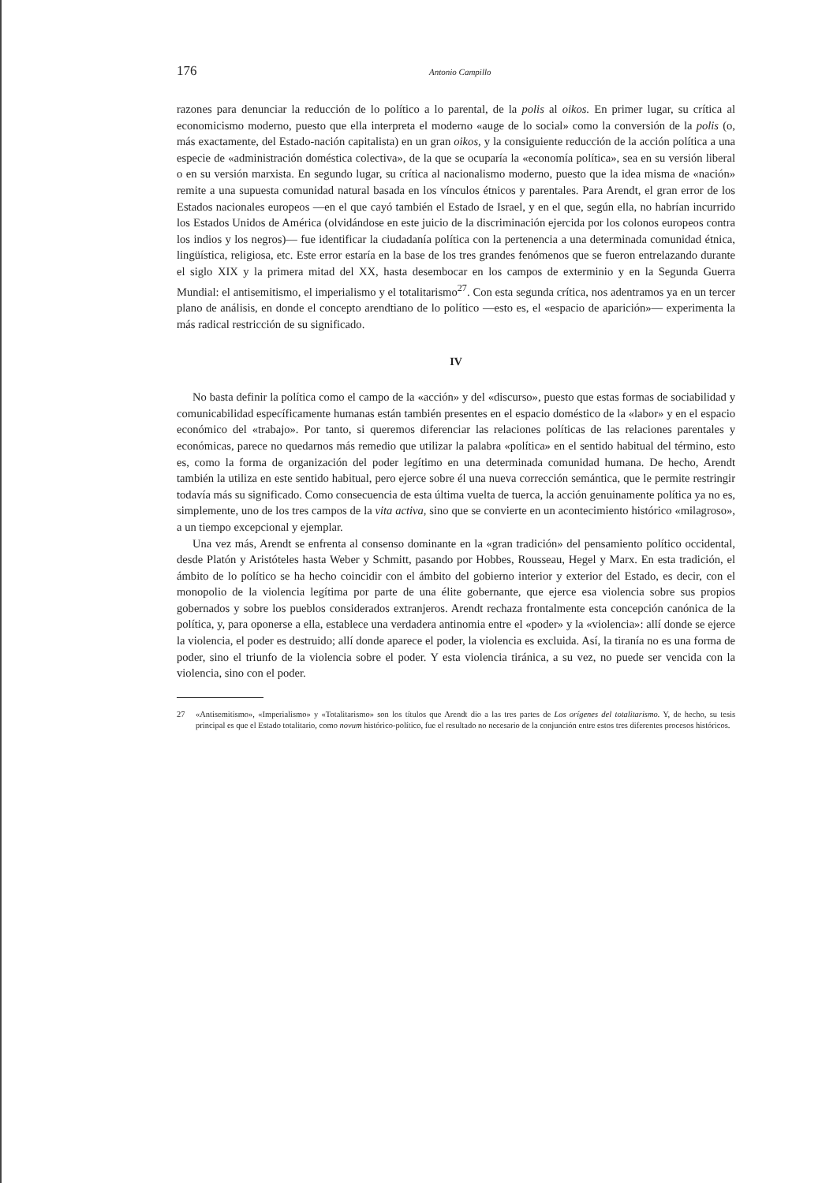176 Antonio Campillo
razones para denunciar la reducción de lo político a lo parental, de la polis al oikos. En primer lugar, su crítica al economicismo moderno, puesto que ella interpreta el moderno «auge de lo social» como la conversión de la polis (o, más exactamente, del Estado-nación capitalista) en un gran oikos, y la consiguiente reducción de la acción política a una especie de «administración doméstica colectiva», de la que se ocuparía la «economía política», sea en su versión liberal o en su versión marxista. En segundo lugar, su crítica al nacionalismo moderno, puesto que la idea misma de «nación» remite a una supuesta comunidad natural basada en los vínculos étnicos y parentales. Para Arendt, el gran error de los Estados nacionales europeos —en el que cayó también el Estado de Israel, y en el que, según ella, no habrían incurrido los Estados Unidos de América (olvidándose en este juicio de la discriminación ejercida por los colonos europeos contra los indios y los negros)— fue identificar la ciudadanía política con la pertenencia a una determinada comunidad étnica, lingüística, religiosa, etc. Este error estaría en la base de los tres grandes fenómenos que se fueron entrelazando durante el siglo XIX y la primera mitad del XX, hasta desembocar en los campos de exterminio y en la Segunda Guerra Mundial: el antisemitismo, el imperialismo y el totalitarismo<sup>27</sup>. Con esta segunda crítica, nos adentramos ya en un tercer plano de análisis, en donde el concepto arendtiano de lo político —esto es, el «espacio de aparición»— experimenta la más radical restricción de su significado.
IV
No basta definir la política como el campo de la «acción» y del «discurso», puesto que estas formas de sociabilidad y comunicabilidad específicamente humanas están también presentes en el espacio doméstico de la «labor» y en el espacio económico del «trabajo». Por tanto, si queremos diferenciar las relaciones políticas de las relaciones parentales y económicas, parece no quedarnos más remedio que utilizar la palabra «política» en el sentido habitual del término, esto es, como la forma de organización del poder legítimo en una determinada comunidad humana. De hecho, Arendt también la utiliza en este sentido habitual, pero ejerce sobre él una nueva corrección semántica, que le permite restringir todavía más su significado. Como consecuencia de esta última vuelta de tuerca, la acción genuinamente política ya no es, simplemente, uno de los tres campos de la vita activa, sino que se convierte en un acontecimiento histórico «milagroso», a un tiempo excepcional y ejemplar.
Una vez más, Arendt se enfrenta al consenso dominante en la «gran tradición» del pensamiento político occidental, desde Platón y Aristóteles hasta Weber y Schmitt, pasando por Hobbes, Rousseau, Hegel y Marx. En esta tradición, el ámbito de lo político se ha hecho coincidir con el ámbito del gobierno interior y exterior del Estado, es decir, con el monopolio de la violencia legítima por parte de una élite gobernante, que ejerce esa violencia sobre sus propios gobernados y sobre los pueblos considerados extranjeros. Arendt rechaza frontalmente esta concepción canónica de la política, y, para oponerse a ella, establece una verdadera antinomia entre el «poder» y la «violencia»: allí donde se ejerce la violencia, el poder es destruido; allí donde aparece el poder, la violencia es excluida. Así, la tiranía no es una forma de poder, sino el triunfo de la violencia sobre el poder. Y esta violencia tiránica, a su vez, no puede ser vencida con la violencia, sino con el poder.
27 «Antisemitismo», «Imperialismo» y «Totalitarismo» son los títulos que Arendt dio a las tres partes de Los orígenes del totalitarismo. Y, de hecho, su tesis principal es que el Estado totalitario, como novum histórico-político, fue el resultado no necesario de la conjunción entre estos tres diferentes procesos históricos.